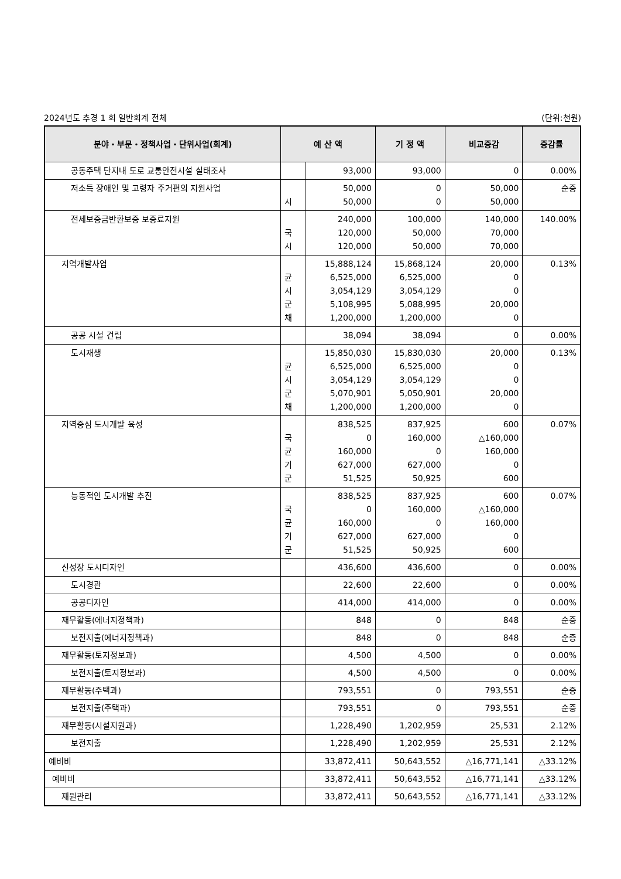2024년도 추경 1 회 일반회계 전체 (단위:천원)
| 분야・부문・정책사업・단위사업(회계) | 예 산 액 | | 기 정 액 | 비교증감 | 증감률 |
| --- | --- | --- | --- | --- | --- |
| 공동주택 단지내 도로 교통안전시설 실태조사 | | 93,000 | 93,000 | 0 | 0.00% |
| 저소득 장애인 및 고령자 주거편의 지원사업 | 시 | 50,000 50,000 | 0 0 | 50,000 50,000 | 순증 |
| 전세보증금반환보증 보증료지원 | 국 시 | 240,000 120,000 120,000 | 100,000 50,000 50,000 | 140,000 70,000 70,000 | 140.00% |
| 지역개발사업 | 균 시 군 채 | 15,888,124 6,525,000 3,054,129 5,108,995 1,200,000 | 15,868,124 6,525,000 3,054,129 5,088,995 1,200,000 | 20,000 0 0 20,000 0 | 0.13% |
| 공공 시설 건립 | | 38,094 | 38,094 | 0 | 0.00% |
| 도시재생 | 균 시 군 채 | 15,850,030 6,525,000 3,054,129 5,070,901 1,200,000 | 15,830,030 6,525,000 3,054,129 5,050,901 1,200,000 | 20,000 0 0 20,000 0 | 0.13% |
| 지역중심 도시개발 육성 | 국 균 기 군 | 838,525 0 160,000 627,000 51,525 | 837,925 160,000 0 627,000 50,925 | 600 △160,000 160,000 0 600 | 0.07% |
| 능동적인 도시개발 추진 | 국 균 기 군 | 838,525 0 160,000 627,000 51,525 | 837,925 160,000 0 627,000 50,925 | 600 △160,000 160,000 0 600 | 0.07% |
| 신성장 도시디자인 | | 436,600 | 436,600 | 0 | 0.00% |
| 도시경관 | | 22,600 | 22,600 | 0 | 0.00% |
| 공공디자인 | | 414,000 | 414,000 | 0 | 0.00% |
| 재무활동(에너지정책과) | | 848 | 0 | 848 | 순증 |
| 보전지출(에너지정책과) | | 848 | 0 | 848 | 순증 |
| 재무활동(토지정보과) | | 4,500 | 4,500 | 0 | 0.00% |
| 보전지출(토지정보과) | | 4,500 | 4,500 | 0 | 0.00% |
| 재무활동(주택과) | | 793,551 | 0 | 793,551 | 순증 |
| 보전지출(주택과) | | 793,551 | 0 | 793,551 | 순증 |
| 재무활동(시설지원과) | | 1,228,490 | 1,202,959 | 25,531 | 2.12% |
| 보전지출 | | 1,228,490 | 1,202,959 | 25,531 | 2.12% |
| 예비비 | | 33,872,411 | 50,643,552 | △16,771,141 | △33.12% |
| 예비비 | | 33,872,411 | 50,643,552 | △16,771,141 | △33.12% |
| 재원관리 | | 33,872,411 | 50,643,552 | △16,771,141 | △33.12% |